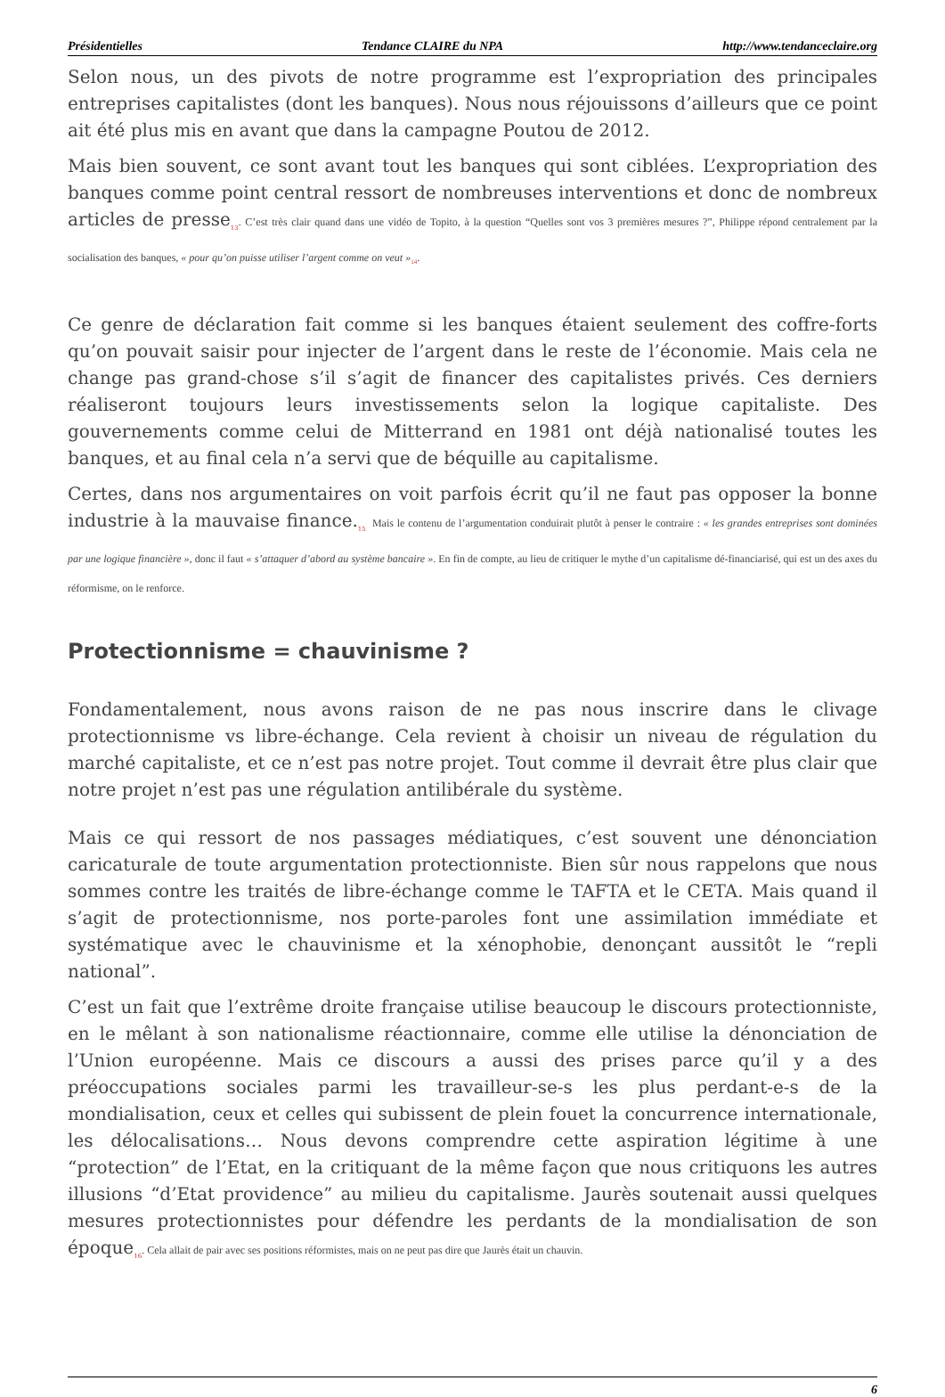Présidentielles Tendance CLAIRE du NPA http://www.tendanceclaire.org
Selon nous, un des pivots de notre programme est l’expropriation des principales entreprises capitalistes (dont les banques). Nous nous réjouissons d’ailleurs que ce point ait été plus mis en avant que dans la campagne Poutou de 2012.
Mais bien souvent, ce sont avant tout les banques qui sont ciblées. L’expropriation des banques comme point central ressort de nombreuses interventions et donc de nombreux articles de presse<sub>13</sub>. C’est très clair quand dans une vidéo de Topito, à la question “Quelles sont vos 3 premières mesures ?”, Philippe répond centralement par la socialisation des banques, « pour qu’on puisse utiliser l’argent comme on veut »<sub>14</sub>.
Ce genre de déclaration fait comme si les banques étaient seulement des coffre-forts qu’on pouvait saisir pour injecter de l’argent dans le reste de l’économie. Mais cela ne change pas grand-chose s’il s’agit de financer des capitalistes privés. Ces derniers réaliseront toujours leurs investissements selon la logique capitaliste. Des gouvernements comme celui de Mitterrand en 1981 ont déjà nationalisé toutes les banques, et au final cela n’a servi que de béquille au capitalisme.
Certes, dans nos argumentaires on voit parfois écrit qu’il ne faut pas opposer la bonne industrie à la mauvaise finance.<sub>15</sub> Mais le contenu de l’argumentation conduirait plutôt à penser le contraire : « les grandes entreprises sont dominées par une logique financière », donc il faut « s’attaquer d’abord au système bancaire ». En fin de compte, au lieu de critiquer le mythe d’un capitalisme dé-financiarisé, qui est un des axes du réformisme, on le renforce.
Protectionnisme = chauvinisme ?
Fondamentalement, nous avons raison de ne pas nous inscrire dans le clivage protectionnisme vs libre-échange. Cela revient à choisir un niveau de régulation du marché capitaliste, et ce n’est pas notre projet. Tout comme il devrait être plus clair que notre projet n’est pas une régulation antilibérale du système.
Mais ce qui ressort de nos passages médiatiques, c’est souvent une dénonciation caricaturale de toute argumentation protectionniste. Bien sûr nous rappelons que nous sommes contre les traités de libre-échange comme le TAFTA et le CETA. Mais quand il s’agit de protectionnisme, nos porte-paroles font une assimilation immédiate et systématique avec le chauvinisme et la xénophobie, denonçant aussitôt le “repli national”.
C’est un fait que l’extrême droite française utilise beaucoup le discours protectionniste, en le mêlant à son nationalisme réactionnaire, comme elle utilise la dénonciation de l’Union européenne. Mais ce discours a aussi des prises parce qu’il y a des préoccupations sociales parmi les travailleur-se-s les plus perdant-e-s de la mondialisation, ceux et celles qui subissent de plein fouet la concurrence internationale, les délocalisations… Nous devons comprendre cette aspiration légitime à une “protection” de l’Etat, en la critiquant de la même façon que nous critiquons les autres illusions “d’Etat providence” au milieu du capitalisme. Jaurès soutenait aussi quelques mesures protectionnistes pour défendre les perdants de la mondialisation de son époque<sub>16</sub>. Cela allait de pair avec ses positions réformistes, mais on ne peut pas dire que Jaurès était un chauvin.
6